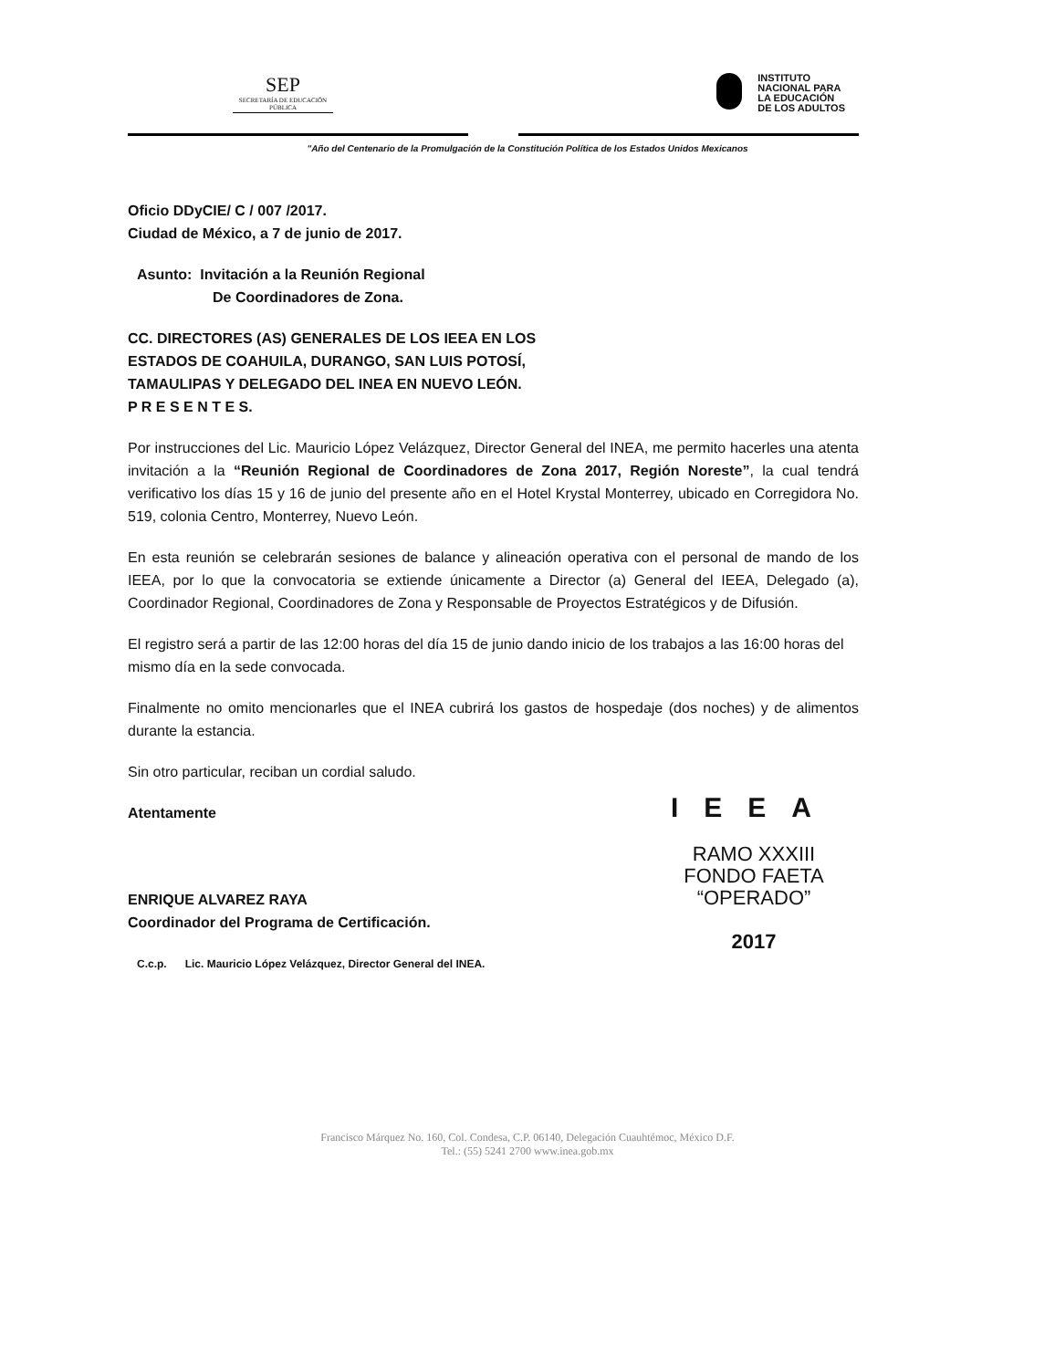SEP
SECRETARÍA DE EDUCACIÓN PÚBLICA
INSTITUTO
NACIONAL PARA
LA EDUCACIÓN
DE LOS ADULTOS
"Año del Centenario de la Promulgación de la Constitución Política de los Estados Unidos Mexicanos
Oficio DDyCIE/ C / 007 /2017.
Ciudad de México, a 7 de junio de 2017.
Asunto: Invitación a la Reunión Regional
De Coordinadores de Zona.
CC. DIRECTORES (AS) GENERALES DE LOS IEEA EN LOS
ESTADOS DE COAHUILA, DURANGO, SAN LUIS POTOSÍ,
TAMAULIPAS Y DELEGADO DEL INEA EN NUEVO LEÓN.
P R E S E N T E S.
Por instrucciones del Lic. Mauricio López Velázquez, Director General del INEA, me permito hacerles una atenta invitación a la “Reunión Regional de Coordinadores de Zona 2017, Región Noreste”, la cual tendrá verificativo los días 15 y 16 de junio del presente año en el Hotel Krystal Monterrey, ubicado en Corregidora No. 519, colonia Centro, Monterrey, Nuevo León.
En esta reunión se celebrarán sesiones de balance y alineación operativa con el personal de mando de los IEEA, por lo que la convocatoria se extiende únicamente a Director (a) General del IEEA, Delegado (a), Coordinador Regional, Coordinadores de Zona y Responsable de Proyectos Estratégicos y de Difusión.
El registro será a partir de las 12:00 horas del día 15 de junio dando inicio de los trabajos a las 16:00 horas del mismo día en la sede convocada.
Finalmente no omito mencionarles que el INEA cubrirá los gastos de hospedaje (dos noches) y de alimentos durante la estancia.
Sin otro particular, reciban un cordial saludo.
Atentamente
ENRIQUE ALVAREZ RAYA
Coordinador del Programa de Certificación.
IEEA
RAMO XXXIII
FONDO FAETA
“OPERADO”
2017
C.c.p. Lic. Mauricio López Velázquez, Director General del INEA.
Francisco Márquez No. 160, Col. Condesa, C.P. 06140, Delegación Cuauhtémoc, México D.F.
Tel.: (55) 5241 2700 www.inea.gob.mx